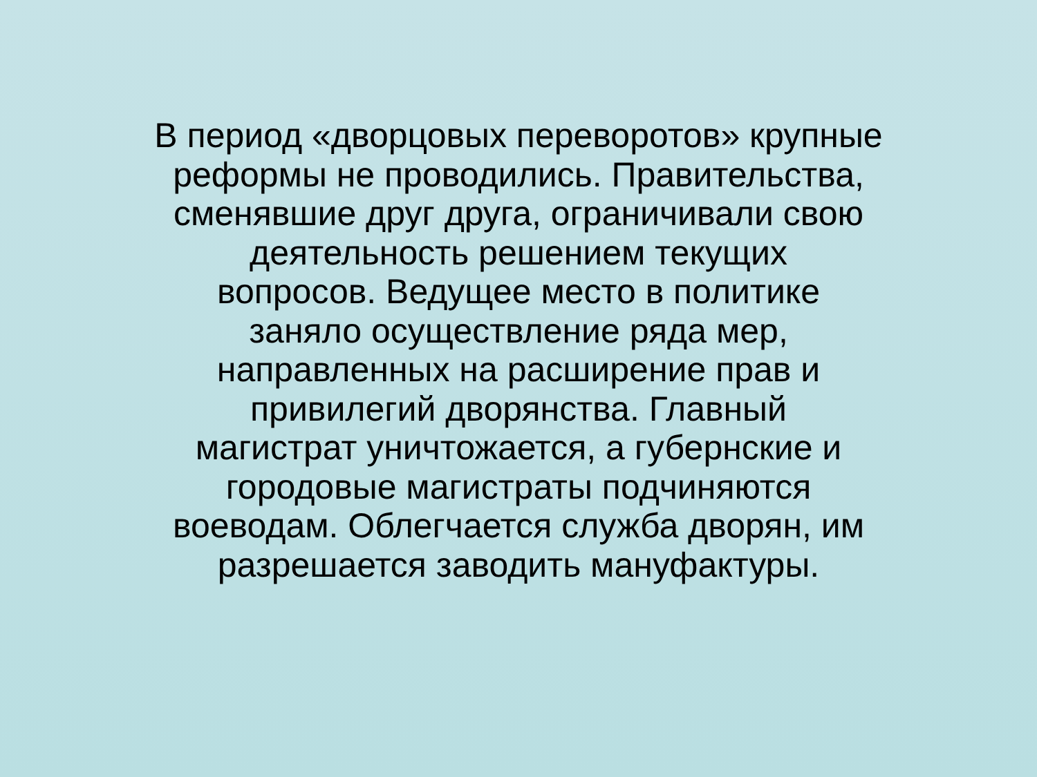В период «дворцовых переворотов» крупные
реформы не проводились. Правительства,
сменявшие друг друга, ограничивали свою
деятельность решением текущих
вопросов. Ведущее место в политике
заняло осуществление ряда мер,
направленных на расширение прав и
привилегий дворянства. Главный
магистрат уничтожается, а губернские и
городовые магистраты подчиняются
воеводам. Облегчается служба дворян, им
разрешается заводить мануфактуры.